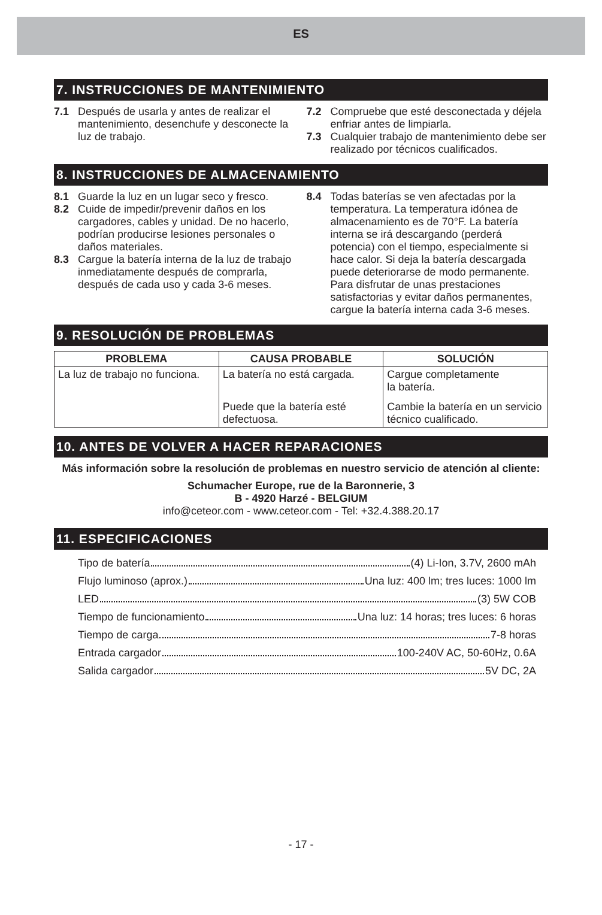ES
7. INSTRUCCIONES DE MANTENIMIENTO
7.1 Después de usarla y antes de realizar el mantenimiento, desenchufe y desconecte la luz de trabajo.
7.2 Compruebe que esté desconectada y déjela enfriar antes de limpiarla.
7.3 Cualquier trabajo de mantenimiento debe ser realizado por técnicos cualificados.
8. INSTRUCCIONES DE ALMACENAMIENTO
8.1 Guarde la luz en un lugar seco y fresco.
8.2 Cuide de impedir/prevenir daños en los cargadores, cables y unidad. De no hacerlo, podrían producirse lesiones personales o daños materiales.
8.3 Cargue la batería interna de la luz de trabajo inmediatamente después de comprarla, después de cada uso y cada 3-6 meses.
8.4 Todas baterías se ven afectadas por la temperatura. La temperatura idónea de almacenamiento es de 70°F. La batería interna se irá descargando (perderá potencia) con el tiempo, especialmente si hace calor. Si deja la batería descargada puede deteriorarse de modo permanente. Para disfrutar de unas prestaciones satisfactorias y evitar daños permanentes, cargue la batería interna cada 3-6 meses.
9. RESOLUCIÓN DE PROBLEMAS
| PROBLEMA | CAUSA PROBABLE | SOLUCIÓN |
| --- | --- | --- |
| La luz de trabajo no funciona. | La batería no está cargada. | Cargue completamente la batería. |
| | Puede que la batería esté defectuosa. | Cambie la batería en un servicio técnico cualificado. |
10. ANTES DE VOLVER A HACER REPARACIONES
Más información sobre la resolución de problemas en nuestro servicio de atención al cliente:
Schumacher Europe, rue de la Baronnerie, 3
B - 4920 Harzé - BELGIUM
info@ceteor.com - www.ceteor.com - Tel: +32.4.388.20.17
11. ESPECIFICACIONES
Tipo de batería (4) Li-Ion, 3.7V, 2600 mAh
Flujo luminoso (aprox.) Una luz: 400 lm; tres luces: 1000 lm
LED (3) 5W COB
Tiempo de funcionamiento Una luz: 14 horas; tres luces: 6 horas
Tiempo de carga 7-8 horas
Entrada cargador 100-240V AC, 50-60Hz, 0.6A
Salida cargador 5V DC, 2A
- 17 -